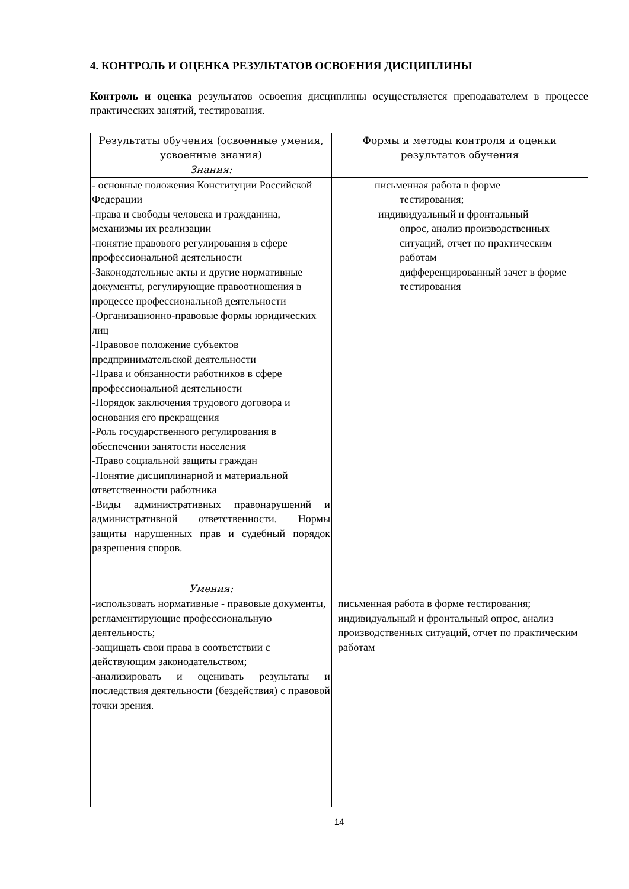4. КОНТРОЛЬ И ОЦЕНКА РЕЗУЛЬТАТОВ ОСВОЕНИЯ ДИСЦИПЛИНЫ
Контроль и оценка результатов освоения дисциплины осуществляется преподавателем в процессе практических занятий, тестирования.
| Результаты обучения (освоенные умения, усвоенные знания) | Формы и методы контроля и оценки результатов обучения |
| --- | --- |
| Знания: | |
| - основные положения Конституции Российской Федерации -права и свободы человека и гражданина, механизмы их реализации -понятие правового регулирования в сфере профессиональной деятельности -Законодательные акты и другие нормативные документы, регулирующие правоотношения в процессе профессиональной деятельности -Организационно-правовые формы юридических лиц -Правовое положение субъектов предпринимательской деятельности -Права и обязанности работников в сфере профессиональной деятельности -Порядок заключения трудового договора и основания его прекращения -Роль государственного регулирования в обеспечении занятости населения -Право социальной защиты граждан -Понятие дисциплинарной и материальной ответственности работника -Виды административных правонарушений и административной ответственности. Нормы защиты нарушенных прав и судебный порядок разрешения споров. | письменная работа в форме тестирования; индивидуальный и фронтальный опрос, анализ производственных ситуаций, отчет по практическим работам дифференцированный зачет в форме тестирования |
| Умения: | |
| -использовать нормативные - правовые документы, регламентирующие профессиональную деятельность; -защищать свои права в соответствии с действующим законодательством; -анализировать и оценивать результаты и последствия деятельности (бездействия) с правовой точки зрения. | письменная работа в форме тестирования; индивидуальный и фронтальный опрос, анализ производственных ситуаций, отчет по практическим работам |
14